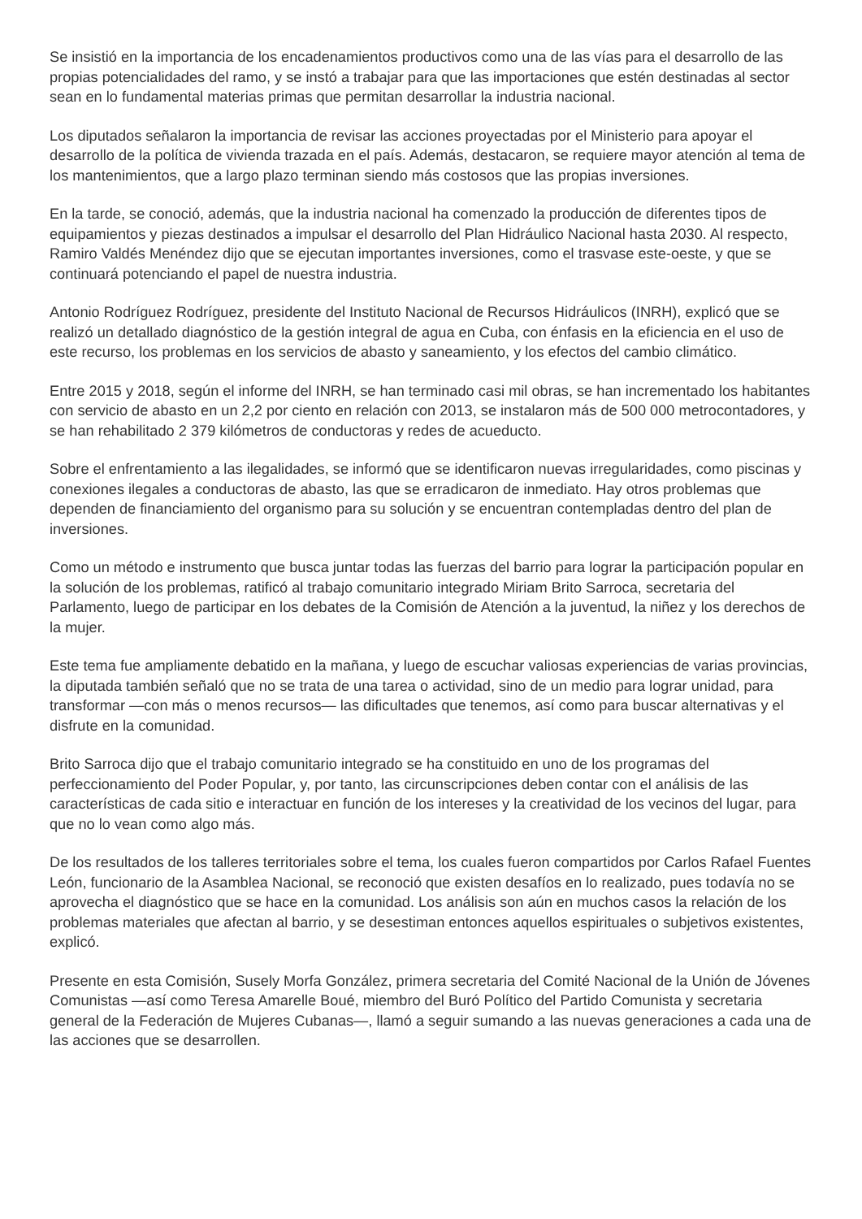Se insistió en la importancia de los encadenamientos productivos como una de las vías para el desarrollo de las propias potencialidades del ramo, y se instó a trabajar para que las importaciones que estén destinadas al sector sean en lo fundamental materias primas que permitan desarrollar la industria nacional.
Los diputados señalaron la importancia de revisar las acciones proyectadas por el Ministerio para apoyar el desarrollo de la política de vivienda trazada en el país. Además, destacaron, se requiere mayor atención al tema de los mantenimientos, que a largo plazo terminan siendo más costosos que las propias inversiones.
En la tarde, se conoció, además, que la industria nacional ha comenzado la producción de diferentes tipos de equipamientos y piezas destinados a impulsar el desarrollo del Plan Hidráulico Nacional hasta 2030. Al respecto, Ramiro Valdés Menéndez dijo que se ejecutan importantes inversiones, como el trasvase este-oeste, y que se continuará potenciando el papel de nuestra industria.
Antonio Rodríguez Rodríguez, presidente del Instituto Nacional de Recursos Hidráulicos (INRH), explicó que se realizó un detallado diagnóstico de la gestión integral de agua en Cuba, con énfasis en la eficiencia en el uso de este recurso, los problemas en los servicios de abasto y saneamiento, y los efectos del cambio climático.
Entre 2015 y 2018, según el informe del INRH, se han terminado casi mil obras, se han incrementado los habitantes con servicio de abasto en un 2,2 por ciento en relación con 2013, se instalaron más de 500 000 metrocontadores, y se han rehabilitado 2 379 kilómetros de conductoras y redes de acueducto.
Sobre el enfrentamiento a las ilegalidades, se informó que se identificaron nuevas irregularidades, como piscinas y conexiones ilegales a conductoras de abasto, las que se erradicaron de inmediato. Hay otros problemas que dependen de financiamiento del organismo para su solución y se encuentran contempladas dentro del plan de inversiones.
Como un método e instrumento que busca juntar todas las fuerzas del barrio para lograr la participación popular en la solución de los problemas, ratificó al trabajo comunitario integrado Miriam Brito Sarroca, secretaria del Parlamento, luego de participar en los debates de la Comisión de Atención a la juventud, la niñez y los derechos de la mujer.
Este tema fue ampliamente debatido en la mañana, y luego de escuchar valiosas experiencias de varias provincias, la diputada también señaló que no se trata de una tarea o actividad, sino de un medio para lograr unidad, para transformar —con más o menos recursos— las dificultades que tenemos, así como para buscar alternativas y el disfrute en la comunidad.
Brito Sarroca dijo que el trabajo comunitario integrado se ha constituido en uno de los programas del perfeccionamiento del Poder Popular, y, por tanto, las circunscripciones deben contar con el análisis de las características de cada sitio e interactuar en función de los intereses y la creatividad de los vecinos del lugar, para que no lo vean como algo más.
De los resultados de los talleres territoriales sobre el tema, los cuales fueron compartidos por Carlos Rafael Fuentes León, funcionario de la Asamblea Nacional, se reconoció que existen desafíos en lo realizado, pues todavía no se aprovecha el diagnóstico que se hace en la comunidad. Los análisis son aún en muchos casos la relación de los problemas materiales que afectan al barrio, y se desestiman entonces aquellos espirituales o subjetivos existentes, explicó.
Presente en esta Comisión, Susely Morfa González, primera secretaria del Comité Nacional de la Unión de Jóvenes Comunistas —así como Teresa Amarelle Boué, miembro del Buró Político del Partido Comunista y secretaria general de la Federación de Mujeres Cubanas—, llamó a seguir sumando a las nuevas generaciones a cada una de las acciones que se desarrollen.